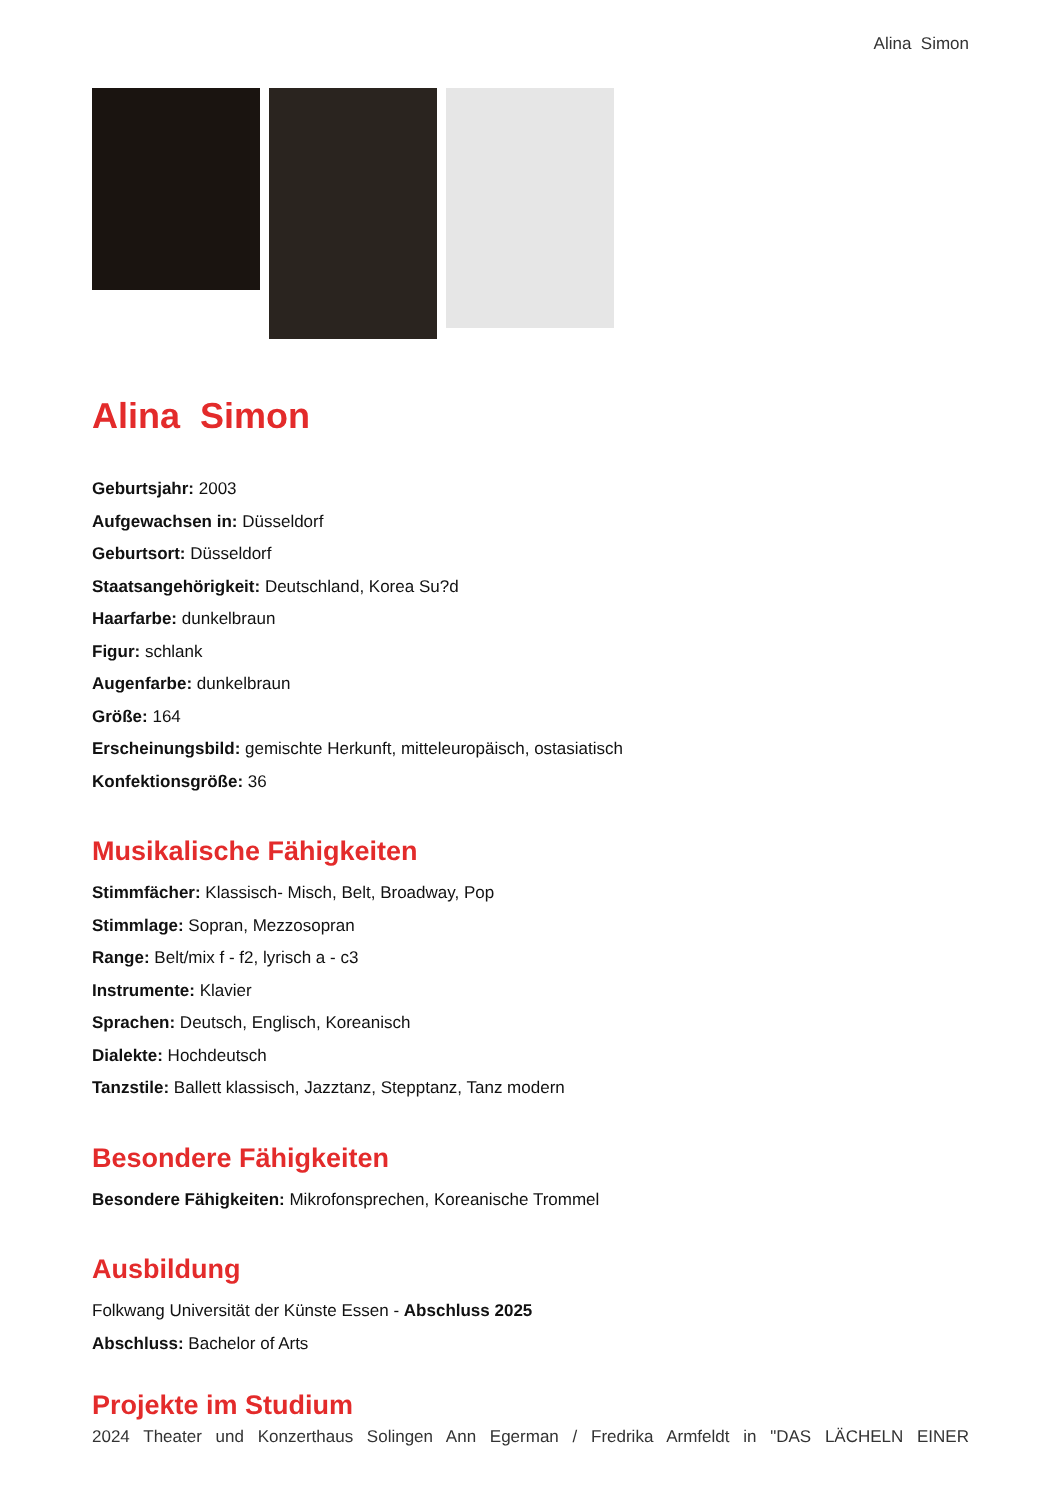Alina Simon
Alina Simon
Geburtsjahr: 2003
Aufgewachsen in: Düsseldorf
Geburtsort: Düsseldorf
Staatsangehörigkeit: Deutschland, Korea Su?d
Haarfarbe: dunkelbraun
Figur: schlank
Augenfarbe: dunkelbraun
Größe: 164
Erscheinungsbild: gemischte Herkunft, mitteleuropäisch, ostasiatisch
Konfektionsgröße: 36
Musikalische Fähigkeiten
Stimmfächer: Klassisch- Misch, Belt, Broadway, Pop
Stimmlage: Sopran, Mezzosopran
Range: Belt/mix f - f2, lyrisch a - c3
Instrumente: Klavier
Sprachen: Deutsch, Englisch, Koreanisch
Dialekte: Hochdeutsch
Tanzstile: Ballett klassisch, Jazztanz, Stepptanz, Tanz modern
Besondere Fähigkeiten
Besondere Fähigkeiten: Mikrofonsprechen, Koreanische Trommel
Ausbildung
Folkwang Universität der Künste Essen - Abschluss 2025
Abschluss: Bachelor of Arts
Projekte im Studium
2024 Theater und Konzerthaus Solingen Ann Egerman / Fredrika Armfeldt in "DAS LÄCHELN EINER